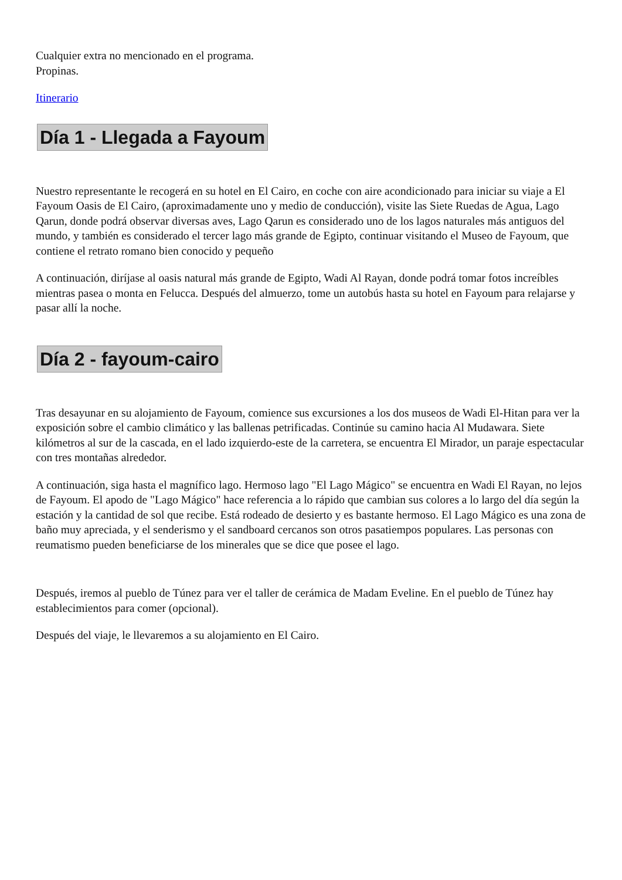Cualquier extra no mencionado en el programa.
Propinas.
Itinerario
Día 1 - Llegada a Fayoum
Nuestro representante le recogerá en su hotel en El Cairo, en coche con aire acondicionado para iniciar su viaje a El Fayoum Oasis de El Cairo, (aproximadamente uno y medio de conducción), visite las Siete Ruedas de Agua, Lago Qarun, donde podrá observar diversas aves, Lago Qarun es considerado uno de los lagos naturales más antiguos del mundo, y también es considerado el tercer lago más grande de Egipto, continuar visitando el Museo de Fayoum, que contiene el retrato romano bien conocido y pequeño
A continuación, diríjase al oasis natural más grande de Egipto, Wadi Al Rayan, donde podrá tomar fotos increíbles mientras pasea o monta en Felucca. Después del almuerzo, tome un autobús hasta su hotel en Fayoum para relajarse y pasar allí la noche.
Día 2 - fayoum-cairo
Tras desayunar en su alojamiento de Fayoum, comience sus excursiones a los dos museos de Wadi El-Hitan para ver la exposición sobre el cambio climático y las ballenas petrificadas. Continúe su camino hacia Al Mudawara. Siete kilómetros al sur de la cascada, en el lado izquierdo-este de la carretera, se encuentra El Mirador, un paraje espectacular con tres montañas alrededor.
A continuación, siga hasta el magnífico lago. Hermoso lago "El Lago Mágico" se encuentra en Wadi El Rayan, no lejos de Fayoum. El apodo de "Lago Mágico" hace referencia a lo rápido que cambian sus colores a lo largo del día según la estación y la cantidad de sol que recibe. Está rodeado de desierto y es bastante hermoso. El Lago Mágico es una zona de baño muy apreciada, y el senderismo y el sandboard cercanos son otros pasatiempos populares. Las personas con reumatismo pueden beneficiarse de los minerales que se dice que posee el lago.
Después, iremos al pueblo de Túnez para ver el taller de cerámica de Madam Eveline. En el pueblo de Túnez hay establecimientos para comer (opcional).
Después del viaje, le llevaremos a su alojamiento en El Cairo.